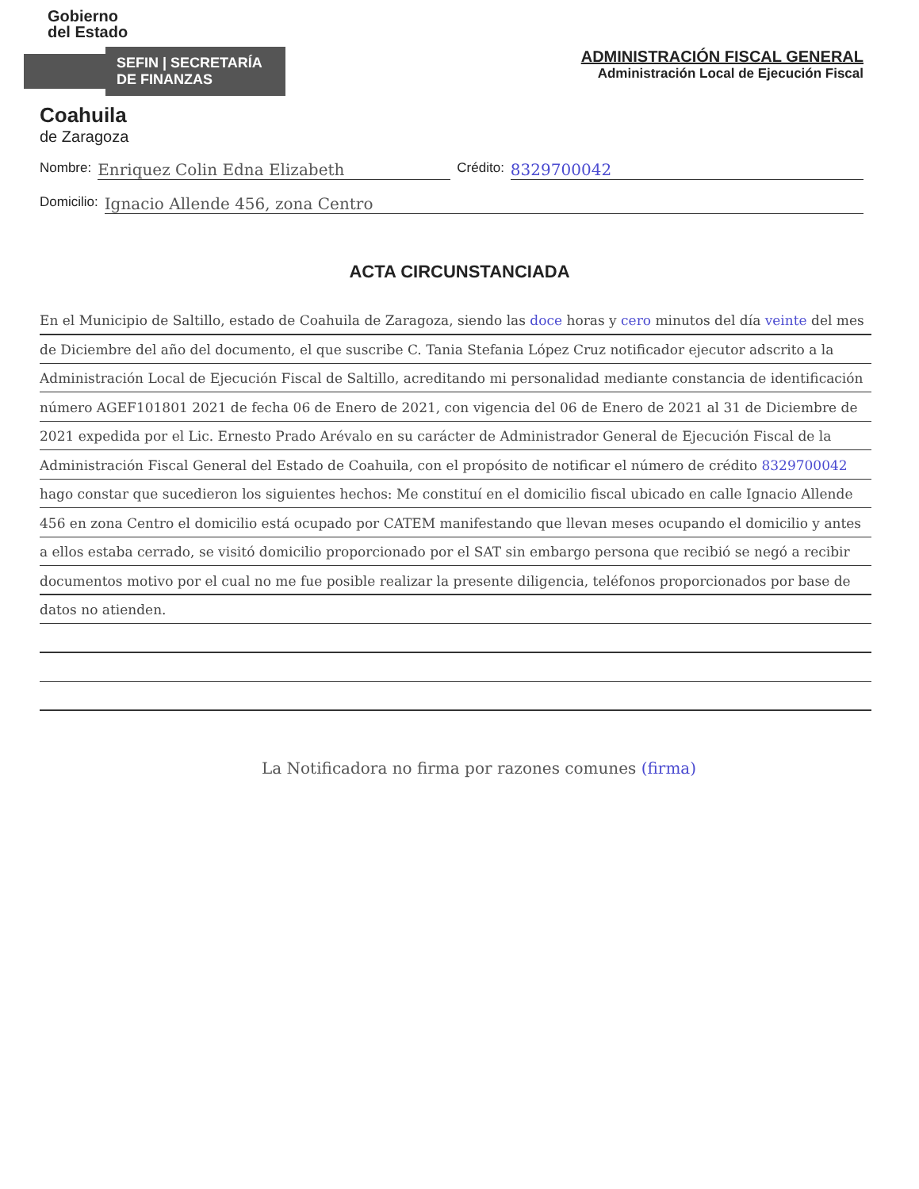Gobierno
del Estado
SEFIN | SECRETARÍA DE FINANZAS
Coahuila
de Zaragoza
ADMINISTRACIÓN FISCAL GENERAL
Administración Local de Ejecución Fiscal
Nombre: Enriquez Colin Edna Elizabeth Crédito: 8329700042
Domicilio: Ignacio Allende 456, zona Centro
ACTA CIRCUNSTANCIADA
En el Municipio de Saltillo, estado de Coahuila de Zaragoza, siendo las doce horas y cero minutos del día veinte del mes de Diciembre del año del documento, el que suscribe C. Tania Stefania López Cruz notificador ejecutor adscrito a la Administración Local de Ejecución Fiscal de Saltillo, acreditando mi personalidad mediante constancia de identificación número AGEF101801 2021 de fecha 06 de Enero de 2021, con vigencia del 06 de Enero de 2021 al 31 de Diciembre de 2021 expedida por el Lic. Ernesto Prado Arévalo en su carácter de Administrador General de Ejecución Fiscal de la Administración Fiscal General del Estado de Coahuila, con el propósito de notificar el número de crédito 8329700042 hago constar que sucedieron los siguientes hechos: Me constituí en el domicilio fiscal ubicado en calle Ignacio Allende 456 en zona Centro el domicilio está ocupado por CATEM manifestando que llevan meses ocupando el domicilio y antes a ellos estaba cerrado, se visitó domicilio proporcionado por el SAT sin embargo persona que recibió se negó a recibir documentos motivo por el cual no me fue posible realizar la presente diligencia, teléfonos proporcionados por base de datos no atienden.
La Notificadora no firma por razones comunes (firma)